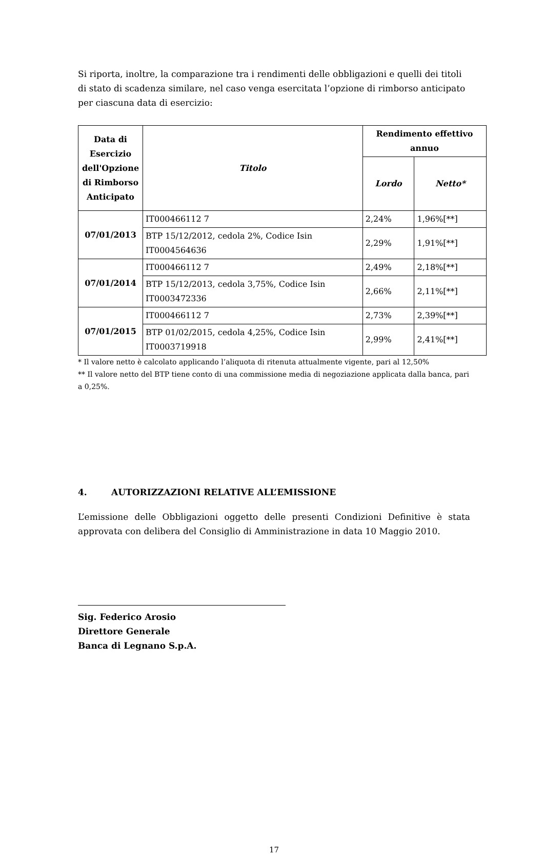Si riporta, inoltre, la comparazione tra i rendimenti delle obbligazioni e quelli dei titoli di stato di scadenza similare, nel caso venga esercitata l’opzione di rimborso anticipato per ciascuna data di esercizio:
| Data di Esercizio dell'Opzione di Rimborso Anticipato | Titolo | Rendimento effettivo annuo | |
| --- | --- | --- | --- |
| | | Lordo | Netto* |
| 07/01/2013 | IT000466112 7 | 2,24% | 1,96%[**] |
| | BTP 15/12/2012, cedola 2%, Codice Isin IT0004564636 | 2,29% | 1,91%[**] |
| 07/01/2014 | IT000466112 7 | 2,49% | 2,18%[**] |
| | BTP 15/12/2013, cedola 3,75%, Codice Isin IT0003472336 | 2,66% | 2,11%[**] |
| 07/01/2015 | IT000466112 7 | 2,73% | 2,39%[**] |
| | BTP 01/02/2015, cedola 4,25%, Codice Isin IT0003719918 | 2,99% | 2,41%[**] |
* Il valore netto è calcolato applicando l’aliquota di ritenuta attualmente vigente, pari al 12,50%
** Il valore netto del BTP tiene conto di una commissione media di negoziazione applicata dalla banca, pari a 0,25%.
4. AUTORIZZAZIONI RELATIVE ALL’EMISSIONE
L’emissione delle Obbligazioni oggetto delle presenti Condizioni Definitive è stata approvata con delibera del Consiglio di Amministrazione in data 10 Maggio 2010.
Sig. Federico Arosio
Direttore Generale
Banca di Legnano S.p.A.
17